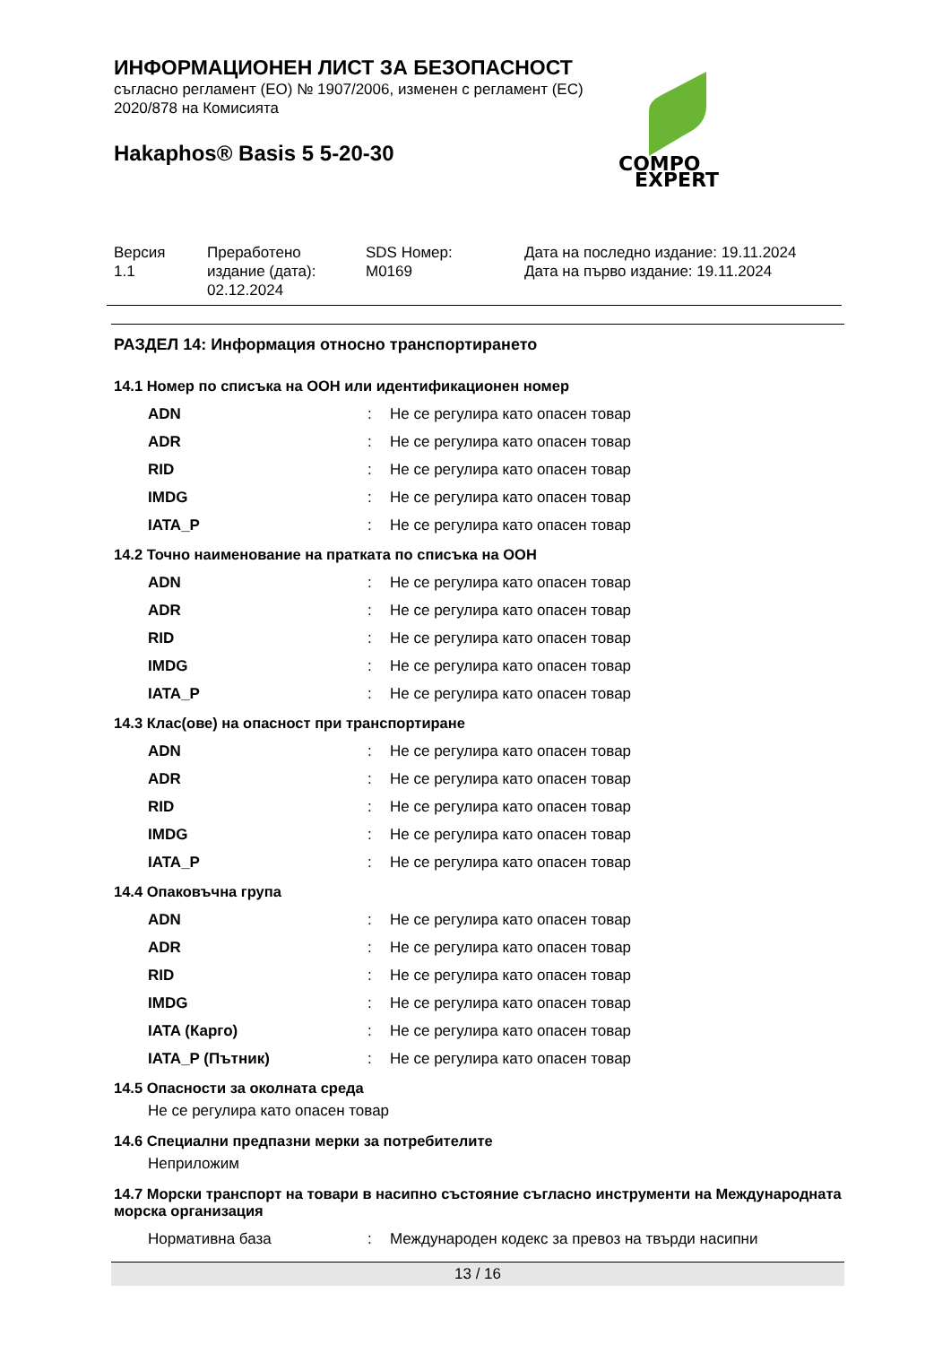ИНФОРМАЦИОНЕН ЛИСТ ЗА БЕЗОПАСНОСТ
съгласно регламент (ЕО) № 1907/2006, изменен с регламент (ЕС)
2020/878 на Комисията
Hakaphos® Basis 5 5-20-30
COMPO
EXPERT
Версия
1.1
Преработено
издание (дата):
02.12.2024
SDS Номер:
M0169
Дата на последно издание: 19.11.2024
Дата на първо издание: 19.11.2024
РАЗДЕЛ 14: Информация относно транспортирането
14.1 Номер по списъка на ООН или идентификационен номер
| ADN | : | Не се регулира като опасен товар |
| ADR | : | Не се регулира като опасен товар |
| RID | : | Не се регулира като опасен товар |
| IMDG | : | Не се регулира като опасен товар |
| IATA_P | : | Не се регулира като опасен товар |
14.2 Точно наименование на пратката по списъка на ООН
| ADN | : | Не се регулира като опасен товар |
| ADR | : | Не се регулира като опасен товар |
| RID | : | Не се регулира като опасен товар |
| IMDG | : | Не се регулира като опасен товар |
| IATA_P | : | Не се регулира като опасен товар |
14.3 Клас(ове) на опасност при транспортиране
| ADN | : | Не се регулира като опасен товар |
| ADR | : | Не се регулира като опасен товар |
| RID | : | Не се регулира като опасен товар |
| IMDG | : | Не се регулира като опасен товар |
| IATA_P | : | Не се регулира като опасен товар |
14.4 Опаковъчна група
| ADN | : | Не се регулира като опасен товар |
| ADR | : | Не се регулира като опасен товар |
| RID | : | Не се регулира като опасен товар |
| IMDG | : | Не се регулира като опасен товар |
| IATA (Карго) | : | Не се регулира като опасен товар |
| IATA_P (Пътник) | : | Не се регулира като опасен товар |
14.5 Опасности за околната среда
Не се регулира като опасен товар
14.6 Специални предпазни мерки за потребителите
Неприложим
14.7 Морски транспорт на товари в насипно състояние съгласно инструменти на Международната морска организация
| Нормативна база | : | Международен кодекс за превоз на твърди насипни |
13 / 16